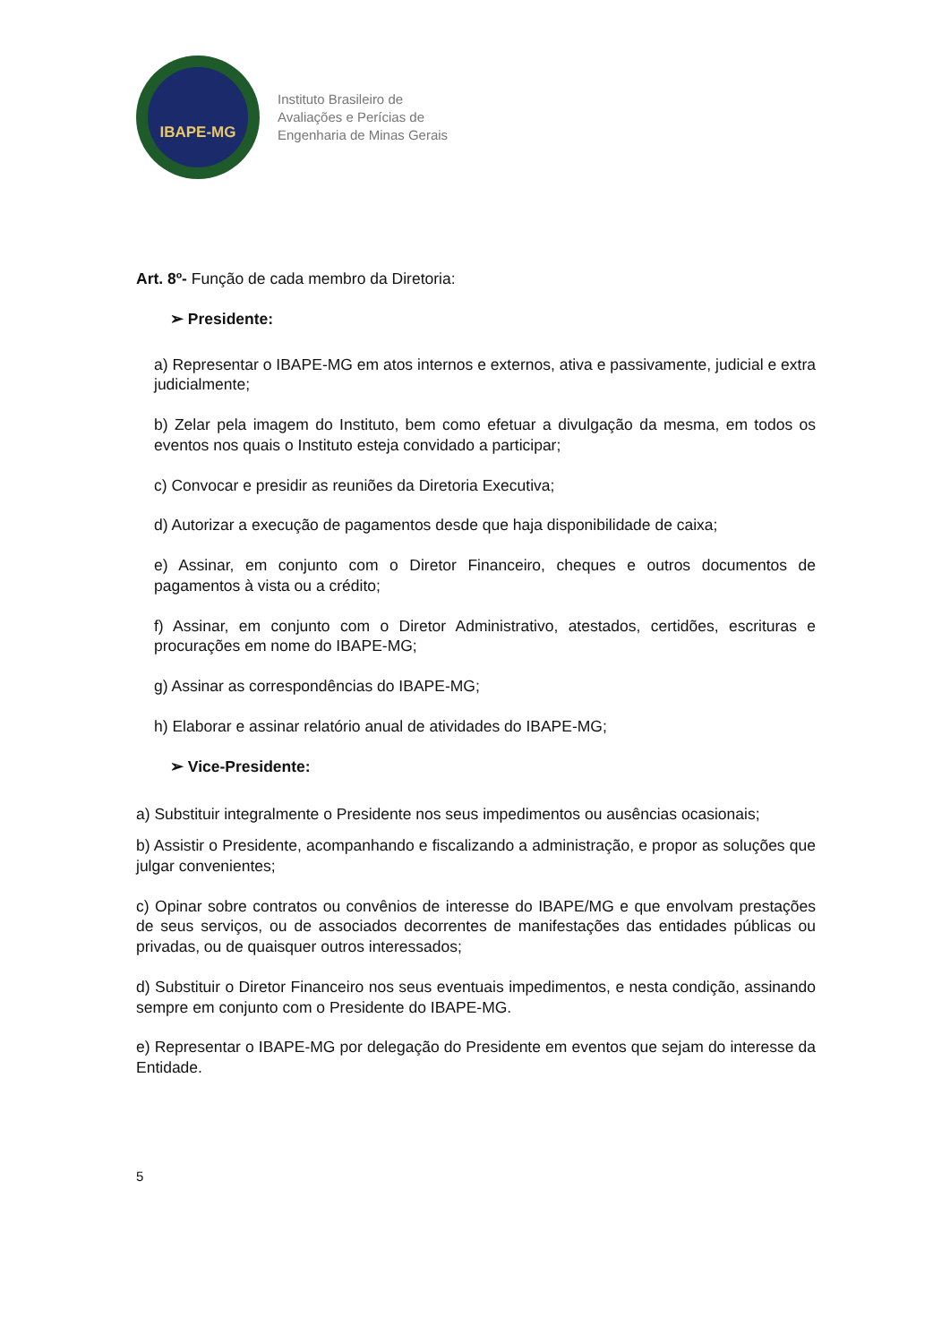IBAPE-MG
Instituto Brasileiro de
Avaliações e Perícias de
Engenharia de Minas Gerais
Art. 8º- Função de cada membro da Diretoria:
➢ Presidente:
a) Representar o IBAPE-MG em atos internos e externos, ativa e passivamente, judicial e extra judicialmente;
b) Zelar pela imagem do Instituto, bem como efetuar a divulgação da mesma, em todos os eventos nos quais o Instituto esteja convidado a participar;
c) Convocar e presidir as reuniões da Diretoria Executiva;
d) Autorizar a execução de pagamentos desde que haja disponibilidade de caixa;
e) Assinar, em conjunto com o Diretor Financeiro, cheques e outros documentos de pagamentos à vista ou a crédito;
f) Assinar, em conjunto com o Diretor Administrativo, atestados, certidões, escrituras e procurações em nome do IBAPE-MG;
g) Assinar as correspondências do IBAPE-MG;
h) Elaborar e assinar relatório anual de atividades do IBAPE-MG;
➢ Vice-Presidente:
a) Substituir integralmente o Presidente nos seus impedimentos ou ausências ocasionais;
b) Assistir o Presidente, acompanhando e fiscalizando a administração, e propor as soluções que julgar convenientes;
c) Opinar sobre contratos ou convênios de interesse do IBAPE/MG e que envolvam prestações de seus serviços, ou de associados decorrentes de manifestações das entidades públicas ou privadas, ou de quaisquer outros interessados;
d) Substituir o Diretor Financeiro nos seus eventuais impedimentos, e nesta condição, assinando sempre em conjunto com o Presidente do IBAPE-MG.
e) Representar o IBAPE-MG por delegação do Presidente em eventos que sejam do interesse da Entidade.
5